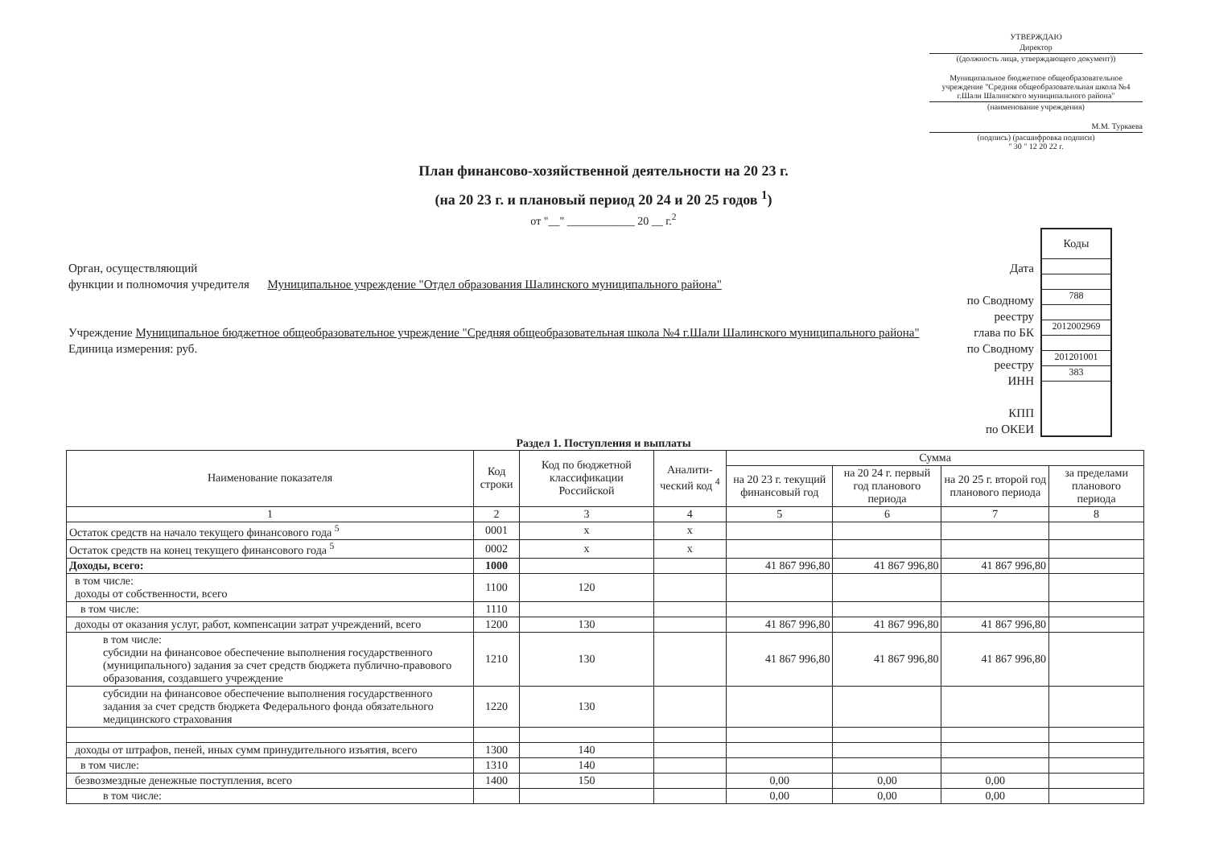УТВЕРЖДАЮ
Директор
((должность лица, утверждающего документ))
Муниципальное бюджетное общеобразовательное учреждение "Средняя общеобразовательная школа №4 г.Шали Шалинского муниципального района"
(наименование учреждения)
М.М. Туркаева
(подпись) (расшифровка подписи)
" 30 " 12 20 22 г.
План финансово-хозяйственной деятельности на 20 23 г.
(на 20 23 г. и плановый период 20 24 и 20 25 годов <sup>1</sup>)
от "__" ____________ 20 __ г.<sup>2</sup>
Орган, осуществляющий
функции и полномочия учредителя Муниципальное учреждение "Отдел образования Шалинского муниципального района"
Учреждение Муниципальное бюджетное общеобразовательное учреждение "Средняя общеобразовательная школа №4 г.Шали Шалинского муниципального района"
Единица измерения: руб.
Дата
по Сводному реестру
глава по БК
по Сводному реестру
ИНН
КПП
по ОКЕИ
Коды
788
2012002969
201201001
383
Раздел 1. Поступления и выплаты
| Наименование показателя | Код строки | Код по бюджетной классификации Российской | Аналити-ческий код <sup>4</sup> | Сумма | | | |
| --- | --- | --- | --- | --- | --- | --- | --- |
| | | | | на 20 23 г. текущий финансовый год | на 20 24 г. первый год планового периода | на 20 25 г. второй год планового периода | за пределами планового периода |
| 1 | 2 | 3 | 4 | 5 | 6 | 7 | 8 |
| Остаток средств на начало текущего финансового года <sup>5</sup> | 0001 | x | x | | | | |
| Остаток средств на конец текущего финансового года <sup>5</sup> | 0002 | x | x | | | | |
| Доходы, всего: | 1000 | | | 41 867 996,80 | 41 867 996,80 | 41 867 996,80 | |
| в том числе: доходы от собственности, всего | 1100 | 120 | | | | | |
| в том числе: | 1110 | | | | | | |
| доходы от оказания услуг, работ, компенсации затрат учреждений, всего | 1200 | 130 | | 41 867 996,80 | 41 867 996,80 | 41 867 996,80 | |
| в том числе: субсидии на финансовое обеспечение выполнения государственного (муниципального) задания за счет средств бюджета публично-правового образования, создавшего учреждение | 1210 | 130 | | 41 867 996,80 | 41 867 996,80 | 41 867 996,80 | |
| субсидии на финансовое обеспечение выполнения государственного задания за счет средств бюджета Федерального фонда обязательного медицинского страхования | 1220 | 130 | | | | | |
| доходы от штрафов, пеней, иных сумм принудительного изъятия, всего | 1300 | 140 | | | | | |
| в том числе: | 1310 | 140 | | | | | |
| безвозмездные денежные поступления, всего | 1400 | 150 | | 0,00 | 0,00 | 0,00 | |
| в том числе: | | | | 0,00 | 0,00 | 0,00 | |